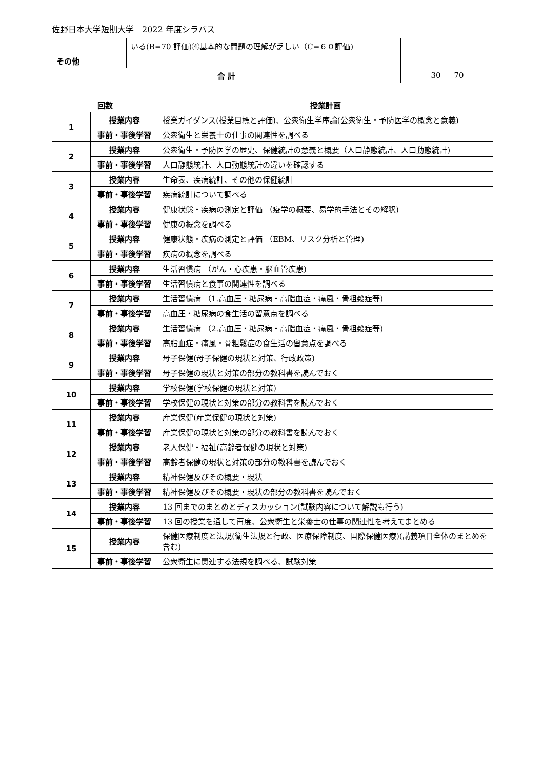佐野日本大学短期大学　2022 年度シラバス
| | いる(B=70 評価)④基本的な問題の理解が乏しい（C=６０評価) | | | | |
| その他 | | | | | |
| 合 計 | | | 30 | 70 | |
| 回数 | | 授業計画 |
| --- | --- | --- |
| 1 | 授業内容 | 授業ガイダンス(授業目標と評価)、公衆衛生学序論(公衆衛生・予防医学の概念と意義) |
| | 事前・事後学習 | 公衆衛生と栄養士の仕事の関連性を調べる |
| 2 | 授業内容 | 公衆衛生・予防医学の歴史、保健統計の意義と概要（人口静態統計、人口動態統計) |
| | 事前・事後学習 | 人口静態統計、人口動態統計の違いを確認する |
| 3 | 授業内容 | 生命表、疾病統計、その他の保健統計 |
| | 事前・事後学習 | 疾病統計について調べる |
| 4 | 授業内容 | 健康状態・疾病の測定と評価 （疫学の概要、易学的手法とその解釈) |
| | 事前・事後学習 | 健康の概念を調べる |
| 5 | 授業内容 | 健康状態・疾病の測定と評価 （EBM、リスク分析と管理) |
| | 事前・事後学習 | 疾病の概念を調べる |
| 6 | 授業内容 | 生活習慣病 （がん・心疾患・脳血管疾患) |
| | 事前・事後学習 | 生活習慣病と食事の関連性を調べる |
| 7 | 授業内容 | 生活習慣病 （1.高血圧・糖尿病・高脂血症・痛風・骨粗鬆症等) |
| | 事前・事後学習 | 高血圧・糖尿病の食生活の留意点を調べる |
| 8 | 授業内容 | 生活習慣病 （2.高血圧・糖尿病・高脂血症・痛風・骨粗鬆症等) |
| | 事前・事後学習 | 高脂血症・痛風・骨粗鬆症の食生活の留意点を調べる |
| 9 | 授業内容 | 母子保健(母子保健の現状と対策、行政政策) |
| | 事前・事後学習 | 母子保健の現状と対策の部分の教科書を読んでおく |
| 10 | 授業内容 | 学校保健(学校保健の現状と対策) |
| | 事前・事後学習 | 学校保健の現状と対策の部分の教科書を読んでおく |
| 11 | 授業内容 | 産業保健(産業保健の現状と対策) |
| | 事前・事後学習 | 産業保健の現状と対策の部分の教科書を読んでおく |
| 12 | 授業内容 | 老人保健・福祉(高齢者保健の現状と対策) |
| | 事前・事後学習 | 高齢者保健の現状と対策の部分の教科書を読んでおく |
| 13 | 授業内容 | 精神保健及びその概要・現状 |
| | 事前・事後学習 | 精神保健及びその概要・現状の部分の教科書を読んでおく |
| 14 | 授業内容 | 13 回までのまとめとディスカッション(試験内容について解説も行う) |
| | 事前・事後学習 | 13 回の授業を通して再度、公衆衛生と栄養士の仕事の関連性を考えてまとめる |
| 15 | 授業内容 | 保健医療制度と法規(衛生法規と行政、医療保障制度、国際保健医療)(講義項目全体のまとめを含む) |
| | 事前・事後学習 | 公衆衛生に関連する法規を調べる、試験対策 |